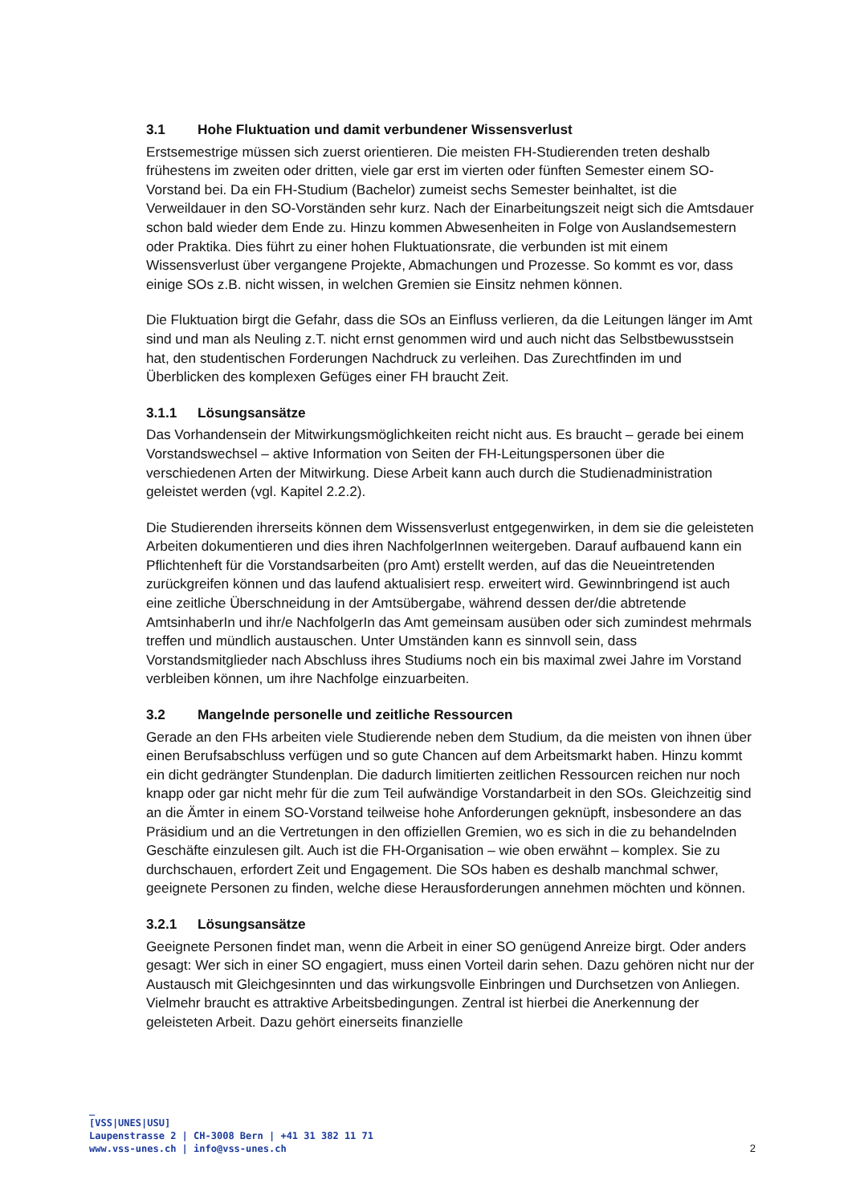3.1 Hohe Fluktuation und damit verbundener Wissensverlust
Erstsemestrige müssen sich zuerst orientieren. Die meisten FH-Studierenden treten deshalb frühestens im zweiten oder dritten, viele gar erst im vierten oder fünften Semester einem SO-Vorstand bei. Da ein FH-Studium (Bachelor) zumeist sechs Semester beinhaltet, ist die Verweildauer in den SO-Vorständen sehr kurz. Nach der Einarbeitungszeit neigt sich die Amtsdauer schon bald wieder dem Ende zu. Hinzu kommen Abwesenheiten in Folge von Auslandsemestern oder Praktika. Dies führt zu einer hohen Fluktuationsrate, die verbunden ist mit einem Wissensverlust über vergangene Projekte, Abmachungen und Prozesse. So kommt es vor, dass einige SOs z.B. nicht wissen, in welchen Gremien sie Einsitz nehmen können.
Die Fluktuation birgt die Gefahr, dass die SOs an Einfluss verlieren, da die Leitungen länger im Amt sind und man als Neuling z.T. nicht ernst genommen wird und auch nicht das Selbstbewusstsein hat, den studentischen Forderungen Nachdruck zu verleihen. Das Zurechtfinden im und Überblicken des komplexen Gefüges einer FH braucht Zeit.
3.1.1 Lösungsansätze
Das Vorhandensein der Mitwirkungsmöglichkeiten reicht nicht aus. Es braucht – gerade bei einem Vorstandswechsel – aktive Information von Seiten der FH-Leitungspersonen über die verschiedenen Arten der Mitwirkung. Diese Arbeit kann auch durch die Studienadministration geleistet werden (vgl. Kapitel 2.2.2).
Die Studierenden ihrerseits können dem Wissensverlust entgegenwirken, in dem sie die geleisteten Arbeiten dokumentieren und dies ihren NachfolgerInnen weitergeben. Darauf aufbauend kann ein Pflichtenheft für die Vorstandsarbeiten (pro Amt) erstellt werden, auf das die Neueintretenden zurückgreifen können und das laufend aktualisiert resp. erweitert wird. Gewinnbringend ist auch eine zeitliche Überschneidung in der Amtsübergabe, während dessen der/die abtretende AmtsinhaberIn und ihr/e NachfolgerIn das Amt gemeinsam ausüben oder sich zumindest mehrmals treffen und mündlich austauschen. Unter Umständen kann es sinnvoll sein, dass Vorstandsmitglieder nach Abschluss ihres Studiums noch ein bis maximal zwei Jahre im Vorstand verbleiben können, um ihre Nachfolge einzuarbeiten.
3.2 Mangelnde personelle und zeitliche Ressourcen
Gerade an den FHs arbeiten viele Studierende neben dem Studium, da die meisten von ihnen über einen Berufsabschluss verfügen und so gute Chancen auf dem Arbeitsmarkt haben. Hinzu kommt ein dicht gedrängter Stundenplan. Die dadurch limitierten zeitlichen Ressourcen reichen nur noch knapp oder gar nicht mehr für die zum Teil aufwändige Vorstandarbeit in den SOs. Gleichzeitig sind an die Ämter in einem SO-Vorstand teilweise hohe Anforderungen geknüpft, insbesondere an das Präsidium und an die Vertretungen in den offiziellen Gremien, wo es sich in die zu behandelnden Geschäfte einzulesen gilt. Auch ist die FH-Organisation – wie oben erwähnt – komplex. Sie zu durchschauen, erfordert Zeit und Engagement. Die SOs haben es deshalb manchmal schwer, geeignete Personen zu finden, welche diese Herausforderungen annehmen möchten und können.
3.2.1 Lösungsansätze
Geeignete Personen findet man, wenn die Arbeit in einer SO genügend Anreize birgt. Oder anders gesagt: Wer sich in einer SO engagiert, muss einen Vorteil darin sehen. Dazu gehören nicht nur der Austausch mit Gleichgesinnten und das wirkungsvolle Einbringen und Durchsetzen von Anliegen. Vielmehr braucht es attraktive Arbeitsbedingungen. Zentral ist hierbei die Anerkennung der geleisteten Arbeit. Dazu gehört einerseits finanzielle
_
[VSS|UNES|USU]
Laupenstrasse 2 | CH-3008 Bern | +41 31 382 11 71
www.vss-unes.ch | info@vss-unes.ch
2